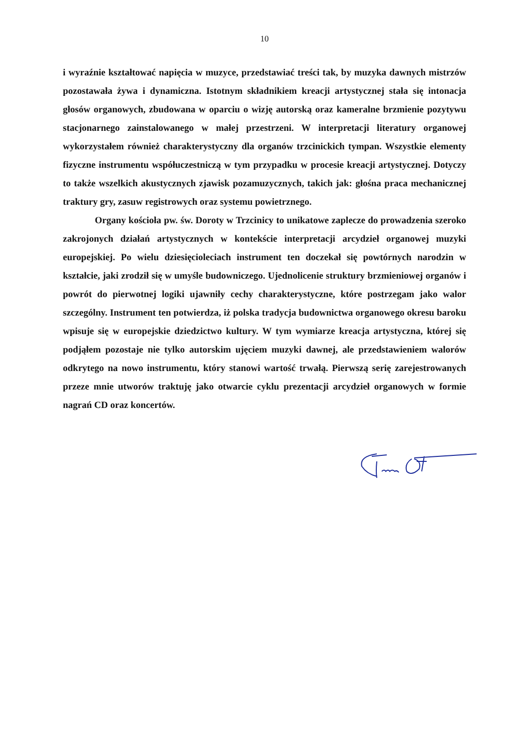10
i wyraźnie kształtować napięcia w muzyce, przedstawiać treści tak, by muzyka dawnych mistrzów pozostawała żywa i dynamiczna. Istotnym składnikiem kreacji artystycznej stała się intonacja głosów organowych, zbudowana w oparciu o wizję autorską oraz kameralne brzmienie pozytywu stacjonarnego zainstalowanego w małej przestrzeni. W interpretacji literatury organowej wykorzystałem również charakterystyczny dla organów trzcinickich tympan. Wszystkie elementy fizyczne instrumentu współuczestniczą w tym przypadku w procesie kreacji artystycznej. Dotyczy to także wszelkich akustycznych zjawisk pozamuzycznych, takich jak: głośna praca mechanicznej traktury gry, zasuw registrowych oraz systemu powietrznego.
Organy kościoła pw. św. Doroty w Trzcinicy to unikatowe zaplecze do prowadzenia szeroko zakrojonych działań artystycznych w kontekście interpretacji arcydzieł organowej muzyki europejskiej. Po wielu dziesięcioleciach instrument ten doczekał się powtórnych narodzin w kształcie, jaki zrodził się w umyśle budowniczego. Ujednolicenie struktury brzmieniowej organów i powrót do pierwotnej logiki ujawniły cechy charakterystyczne, które postrzegam jako walor szczególny. Instrument ten potwierdza, iż polska tradycja budownictwa organowego okresu baroku wpisuje się w europejskie dziedzictwo kultury. W tym wymiarze kreacja artystyczna, której się podjąłem pozostaje nie tylko autorskim ujęciem muzyki dawnej, ale przedstawieniem walorów odkrytego na nowo instrumentu, który stanowi wartość trwałą. Pierwszą serię zarejestrowanych przeze mnie utworów traktuję jako otwarcie cyklu prezentacji arcydzieł organowych w formie nagrań CD oraz koncertów.